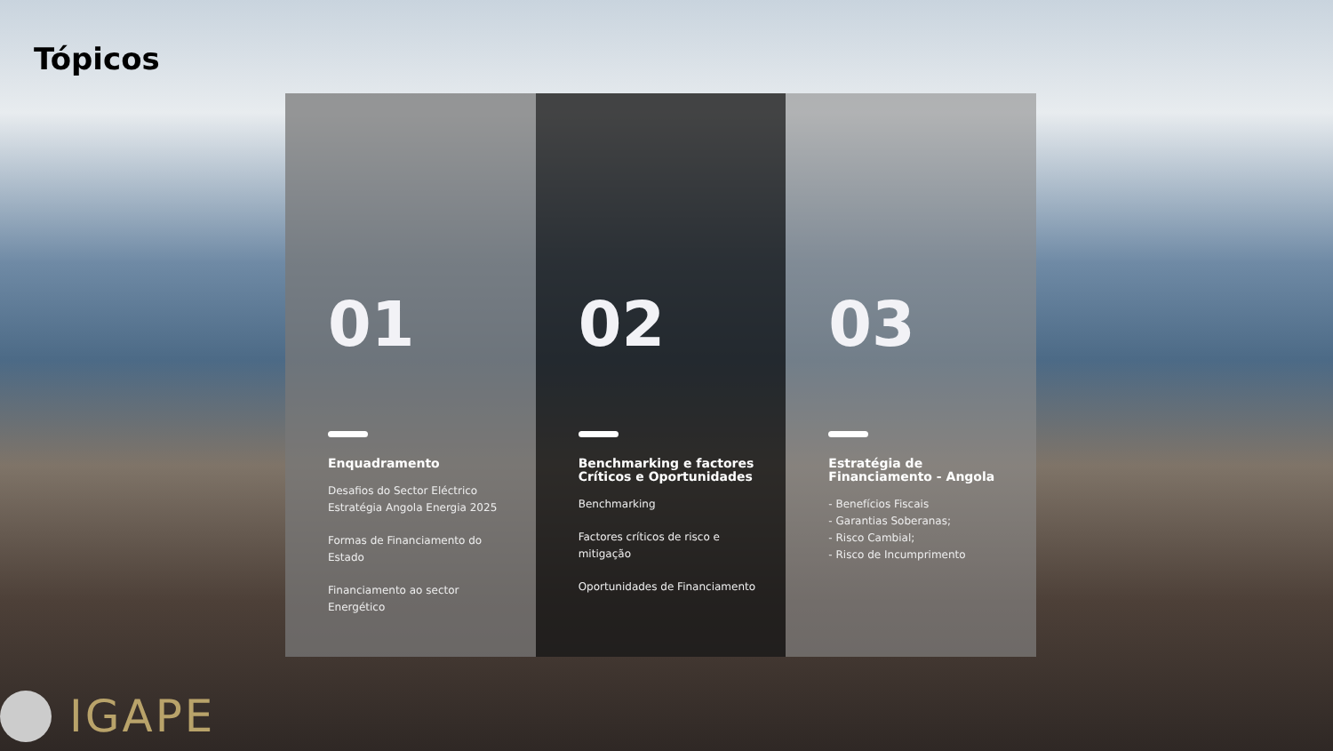Tópicos
01
Enquadramento
Desafios do Sector Eléctrico
Estratégia Angola Energia 2025
Formas de Financiamento do Estado
Financiamento ao sector Energético
02
Benchmarking e factores Críticos e Oportunidades
Benchmarking
Factores críticos de risco e mitigação
Oportunidades de Financiamento
03
Estratégia de Financiamento - Angola
- Benefícios Fiscais
- Garantias Soberanas;
- Risco Cambial;
- Risco de Incumprimento
IGAPE